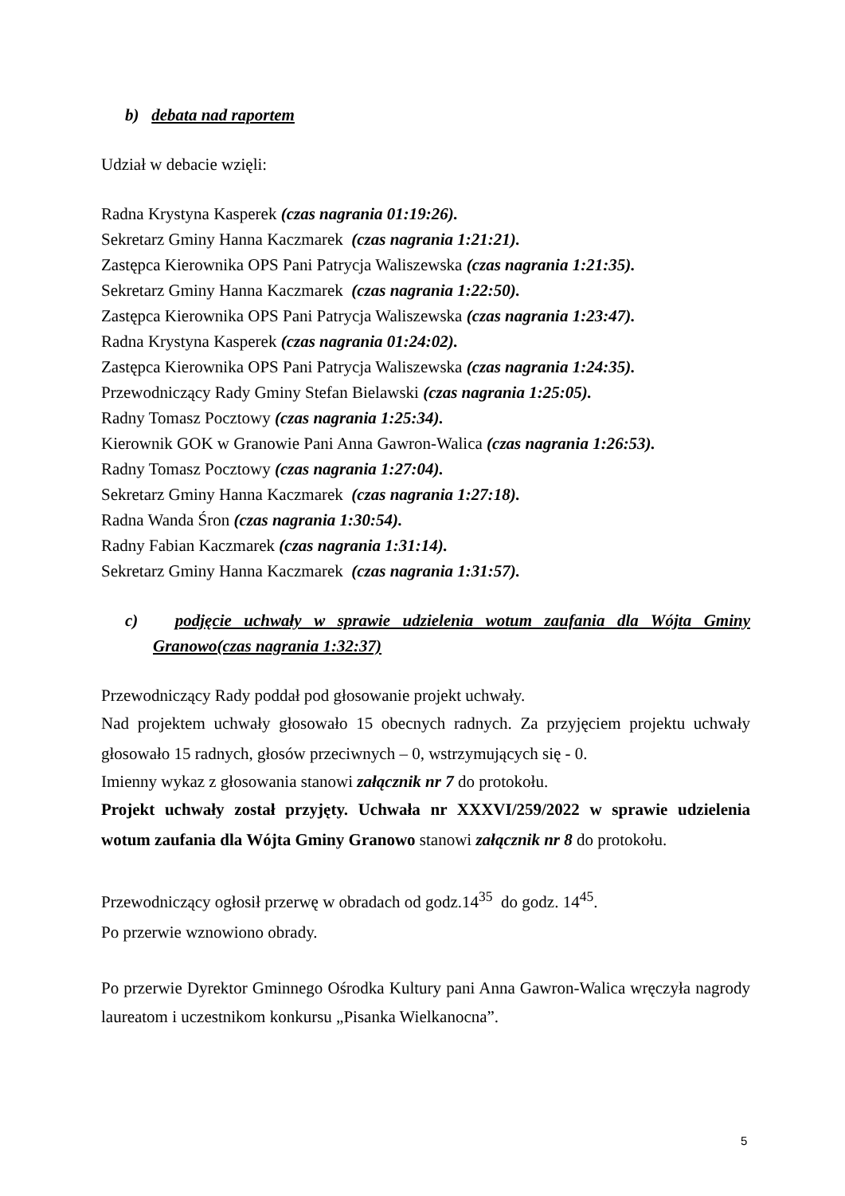b) debata nad raportem
Udział w debacie wzięli:
Radna Krystyna Kasperek (czas nagrania 01:19:26).
Sekretarz Gminy Hanna Kaczmarek (czas nagrania 1:21:21).
Zastępca Kierownika OPS Pani Patrycja Waliszewska (czas nagrania 1:21:35).
Sekretarz Gminy Hanna Kaczmarek (czas nagrania 1:22:50).
Zastępca Kierownika OPS Pani Patrycja Waliszewska (czas nagrania 1:23:47).
Radna Krystyna Kasperek (czas nagrania 01:24:02).
Zastępca Kierownika OPS Pani Patrycja Waliszewska (czas nagrania 1:24:35).
Przewodniczący Rady Gminy Stefan Bielawski (czas nagrania 1:25:05).
Radny Tomasz Pocztowy (czas nagrania 1:25:34).
Kierownik GOK w Granowie Pani Anna Gawron-Walica (czas nagrania 1:26:53).
Radny Tomasz Pocztowy (czas nagrania 1:27:04).
Sekretarz Gminy Hanna Kaczmarek (czas nagrania 1:27:18).
Radna Wanda Śron (czas nagrania 1:30:54).
Radny Fabian Kaczmarek (czas nagrania 1:31:14).
Sekretarz Gminy Hanna Kaczmarek (czas nagrania 1:31:57).
c) podjęcie uchwały w sprawie udzielenia wotum zaufania dla Wójta Gminy Granowo(czas nagrania 1:32:37)
Przewodniczący Rady poddał pod głosowanie projekt uchwały.
Nad projektem uchwały głosowało 15 obecnych radnych. Za przyjęciem projektu uchwały głosowało 15 radnych, głosów przeciwnych – 0, wstrzymujących się - 0.
Imienny wykaz z głosowania stanowi załącznik nr 7 do protokołu.
Projekt uchwały został przyjęty. Uchwała nr XXXVI/259/2022 w sprawie udzielenia wotum zaufania dla Wójta Gminy Granowo stanowi załącznik nr 8 do protokołu.
Przewodniczący ogłosił przerwę w obradach od godz.14<sup>35</sup> do godz. 14<sup>45</sup>.
Po przerwie wznowiono obrady.
Po przerwie Dyrektor Gminnego Ośrodka Kultury pani Anna Gawron-Walica wręczyła nagrody laureatom i uczestnikom konkursu „Pisanka Wielkanocna”.
5